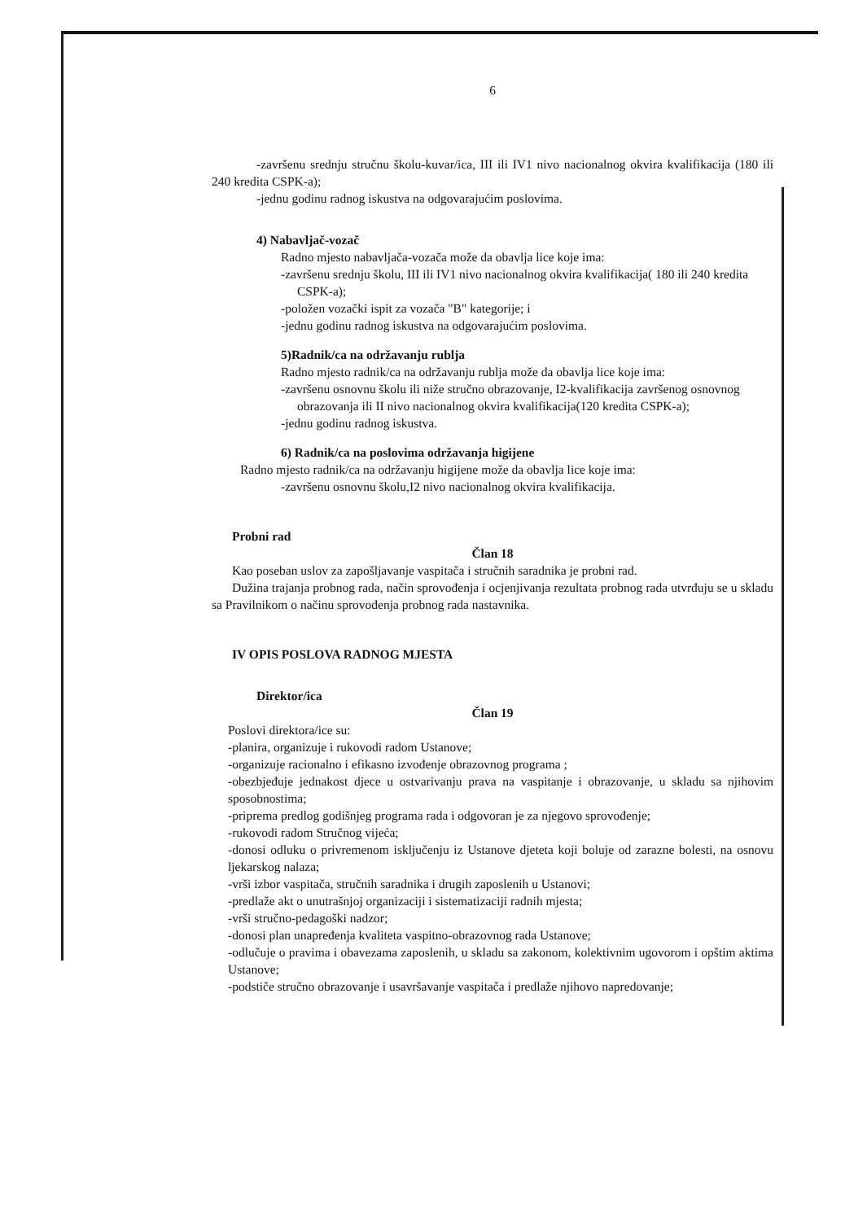6
-završenu srednju stručnu školu-kuvar/ica, III ili IV1 nivo nacionalnog okvira kvalifikacija (180 ili 240 kredita CSPK-a);
-jednu godinu radnog iskustva na odgovarajućim poslovima.
4) Nabavljač-vozač
Radno mjesto nabavljača-vozača može da obavlja lice koje ima:
-završenu srednju školu, III ili IV1 nivo nacionalnog okvira kvalifikacija( 180 ili 240 kredita CSPK-a);
-položen vozački ispit za vozača "B" kategorije; i
-jednu godinu radnog iskustva na odgovarajućim poslovima.
5)Radnik/ca na održavanju rublja
Radno mjesto radnik/ca na održavanju rublja može da obavlja lice koje ima:
-završenu osnovnu školu ili niže stručno obrazovanje, I2-kvalifikacija završenog osnovnog obrazovanja ili II nivo nacionalnog okvira kvalifikacija(120 kredita CSPK-a);
-jednu godinu radnog iskustva.
6) Radnik/ca na poslovima održavanja higijene
Radno mjesto radnik/ca na održavanju higijene može da obavlja lice koje ima:
-završenu osnovnu školu,I2 nivo nacionalnog okvira kvalifikacija.
Probni rad
Član 18
Kao poseban uslov za zapošljavanje vaspitača i stručnih saradnika je probni rad.
Dužina trajanja probnog rada, način sprovođenja i ocjenjivanja rezultata probnog rada utvrđuju se u skladu sa Pravilnikom o načinu sprovođenja probnog rada nastavnika.
IV OPIS POSLOVA RADNOG MJESTA
Direktor/ica
Član 19
Poslovi direktora/ice su:
-planira, organizuje i rukovodi radom Ustanove;
-organizuje racionalno i efikasno izvođenje obrazovnog programa ;
-obezbjeđuje jednakost djece u ostvarivanju prava na vaspitanje i obrazovanje, u skladu sa njihovim sposobnostima;
-priprema predlog godišnjeg programa rada i odgovoran je za njegovo sprovođenje;
-rukovodi radom Stručnog vijeća;
-donosi odluku o privremenom isključenju iz Ustanove djeteta koji boluje od zarazne bolesti, na osnovu ljekarskog nalaza;
-vrši izbor vaspitača, stručnih saradnika i drugih zaposlenih u Ustanovi;
-predlaže akt o unutrašnjoj organizaciji i sistematizaciji radnih mjesta;
-vrši stručno-pedagoški nadzor;
-donosi plan unapređenja kvaliteta vaspitno-obrazovnog rada Ustanove;
-odlučuje o pravima i obavezama zaposlenih, u skladu sa zakonom, kolektivnim ugovorom i opštim aktima Ustanove;
-podstiče stručno obrazovanje i usavršavanje vaspitača i predlaže njihovo napredovanje;